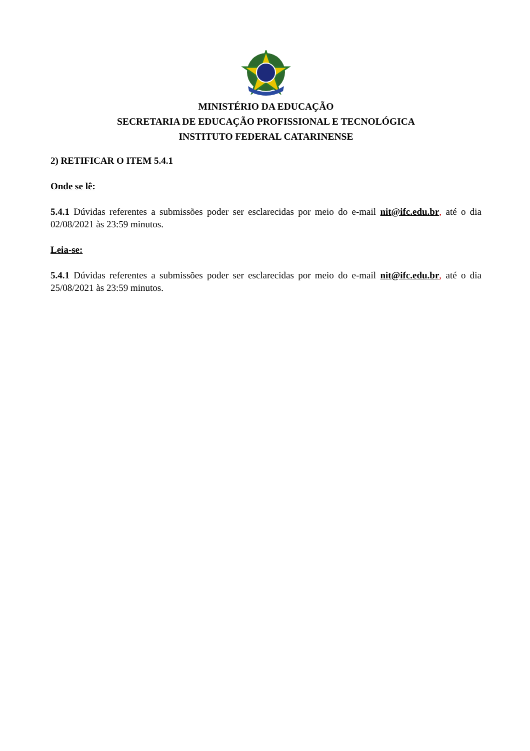MINISTÉRIO DA EDUCAÇÃO
SECRETARIA DE EDUCAÇÃO PROFISSIONAL E TECNOLÓGICA
INSTITUTO FEDERAL CATARINENSE
2) RETIFICAR O ITEM 5.4.1
Onde se lê:
5.4.1 Dúvidas referentes a submissões poder ser esclarecidas por meio do e-mail nit@ifc.edu.br, até o dia 02/08/2021 às 23:59 minutos.
Leia-se:
5.4.1 Dúvidas referentes a submissões poder ser esclarecidas por meio do e-mail nit@ifc.edu.br, até o dia 25/08/2021 às 23:59 minutos.